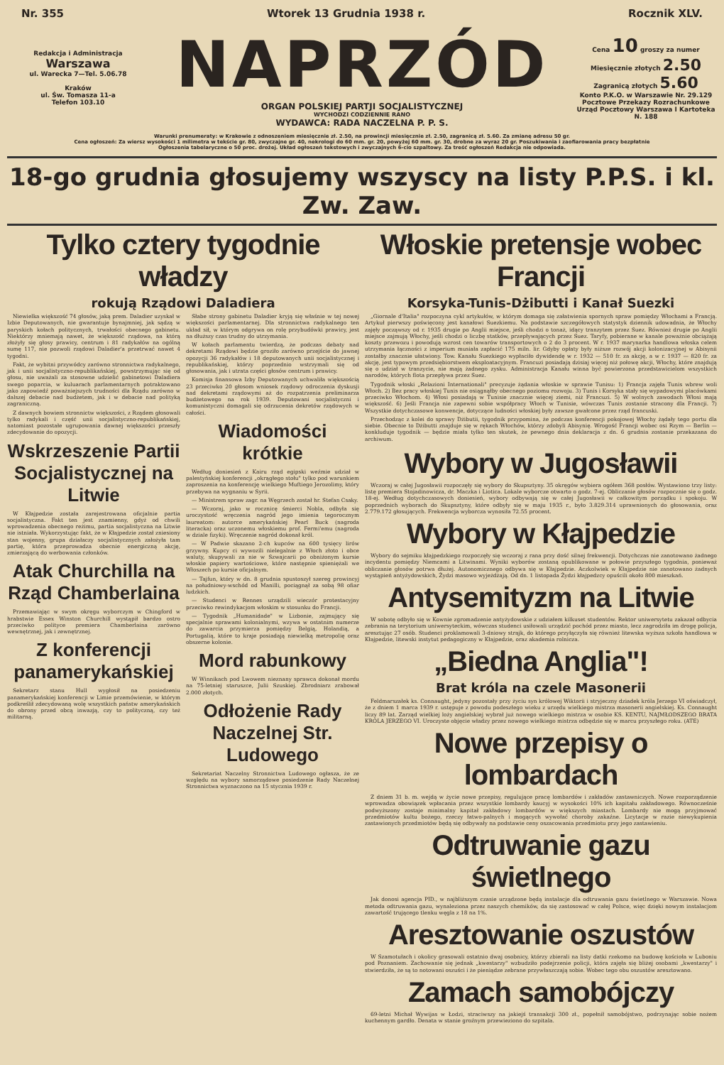Nr. 355 Wtorek 13 Grudnia 1938 r. Rocznik XLV.
Redakcja i Administracja
Warszawa
ul. Warecka 7—Tel. 5.06.78
Kraków
ul. Św. Tomasza 11-a
Telefon 103.10
NAPRZÓD
ORGAN POLSKIEJ PARTJI SOCJALISTYCZNEJ
WYCHODZI CODZIENNIE RANO
WYDAWCA: RADA NACZELNA P. P. S.
Cena 10 groszy za numer
Miesięcznie złotych 2.50
Zagranicą złotych 5.60
Konto P.K.O. w Warszawie Nr. 29.129
Pocztowe Przekazy Rozrachunkowe Urząd Pocztowy Warszawa I Kartoteka N. 188
Warunki prenumeraty: w Krakowie z odnoszeniem miesięcznie zł. 2.50, na prowincji miesięcznie zł. 2.50, zagranicą zł. 5.60. Za zmianę adresu 50 gr.
Cena ogłoszeń: Za wiersz wysokości 1 milimetra w tekście gr. 80, zwyczajne gr. 40, nekrologi do 60 mm. gr. 20, powyżej 60 mm. gr. 30, drobne za wyraz 20 gr. Poszukiwania i zaofiarowania pracy bezpłatnie
Ogłoszenia tabelaryczne o 50 proc. drożej. Układ ogłoszeń tekstowych i zwyczajnych 6-cio szpaltowy. Za treść ogłoszeń Redakcja nie odpowiada.
18-go grudnia głosujemy wszyscy na listy P.P.S. i kl. Zw. Zaw.
Tylko cztery tygodnie władzy
rokują Rządowi Daladiera
Niewielka większość 74 głosów, jaką prem. Daladier uzyskał w Izbie Deputowanych, nie gwarantuje bynajmniej, jak sądzą w paryskich kołach politycznych, trwałości obecnego gabinetu. Niektórzy mniemają nawet, że większość rządowa, na którą złożyły się głosy prawicy, centrum i 81 radykałów na ogólną sumę 117, nie pozwoli rządowi Daladier'a przetrwać nawet 4 tygodni.
Fakt, że wybitni przywódcy zarówno stronnictwa radykalnego, jak i unii socjalistyczno-republikańskiej, powstrzymując się od głosu, nie uważali za stosowne udzielić gabinetowi Daladiera swego poparcia, w kuluarach parlamentarnych potraktowano jako zapowiedź poważniejszych trudności dla Rządu zarówno w dalszej debacie nad budżetem, jak i w debacie nad polityką zagraniczną.
Z dawnych bowiem stronnictw większości, z Rządem głosowali tylko radykali i część unii socjalistyczno-republikańskiej, natomiast pozostałe ugrupowania dawnej większości przeszły zdecydowanie do opozycji.
Wskrzeszenie Partii Socjalistycznej na Litwie
W Kłajpedzie została zarejestrowana oficjalnie partia socjalistyczna. Fakt ten jest znamienny, gdyż od chwili wprowadzenia obecnego reżimu, partia socjalistyczna na Litwie nie istniała. Wykorzystując fakt, że w Kłajpedzie został zniesiony stan wojenny, grupa działaczy socjalistycznych założyła tam partię, która przeprowadza obecnie energiczną akcję, zmierzającą do werbowania członków.
Atak Churchilla na Rząd Chamberlaina
Przemawiając w swym okręgu wyborczym w Chingford w hrabstwie Essex Winston Churchill wystąpił bardzo ostro przeciwko polityce premiera Chamberlaina zarówno wewnętrznej, jak i zewnętrznej.
Z konferencji panamerykańskiej
Sekretarz stanu Hull wygłosił na posiedzeniu panamerykańskiej konferencji w Limie przemówienie, w którym podkreślił zdecydowaną wolę wszystkich państw amerykańskich do obrony przed obcą inwazją, czy to polityczną, czy też militarną.
Słabe strony gabinetu Daladier kryją się właśnie w tej nowej większości parlamentarnej. Dla stronnictwa radykalnego ten układ sił, w którym odgrywa on rolę przybudówki prawicy, jest na dłuższy czas trudny do utrzymania.
W kołach parlamentu twierdzą, że podczas debaty nad dekretami Rządowi będzie groziło zarówno przejście do jawnej opozycji 36 radykałów i 18 deputowanych unii socjalistycznej i republikańskiej, którzy poprzednio wstrzymali się od głosowania, jak i utrata części głosów centrum i prawicy.
Komisja finansowa Izby Deputowanych uchwaliła większością 23 przeciwko 20 głosom wniosek rządowy odroczenia dyskusji nad dekretami rządowymi aż do rozpatrzenia preliminarza budżetowego na rok 1939. Deputowani socjalistyczni i komunistyczni domagali się odrzucenia dekretów rządowych w całości.
Wiadomości krótkie
Według doniesień z Kairu rząd egipski weźmie udział w palestyńskiej konferencji „okrągłego stołu" tylko pod warunkiem zaproszenia na konferencję wielkiego Muftiego Jerozolimy, który przebywa na wygnaniu w Syrii.
— Ministrem spraw zagr. na Węgrzech został hr. Stefan Csaky.
— Wczoraj, jako w rocznicę śmierci Nobla, odbyła się uroczystość wręczenia nagród jego imienia tegorocznym laureatom: autorce amerykańskiej Pearl Buck (nagroda literacka) oraz uczonemu włoskiemu prof. Fermi'emu (nagroda w dziale fizyki). Wręczenie nagród dokonał król.
— W Padwie skazano 2-ch kupców na 600 tysięcy lirów grzywny. Kupcy ci wywozili nielegalnie z Włoch złoto i obce waluty, skupywali za nie w Szwajcarii po obniżonym kursie włoskie papiery wartościowe, które następnie spieniężali we Włoszech po kursie oficjalnym.
— Tajfun, który w dn. 8 grudnia spustoszył szereg prowincyj na południowy-wschód od Manilli, pociągnął za sobą 98 ofiar ludzkich.
— Studenci w Rennes urządzili wieczór protestacyjny przeciwko rewindykacjom włoskim w stosunku do Francji.
— Tygodnik „Humanidade" w Lizbonie, zajmujący się specjalnie sprawami kolonialnymi, wzywa w ostatnim numerze do zawarcia przymierza pomiędzy Belgią, Holandią, a Portugalią, które to kraje posiadają niewielką metropolię oraz obszerne kolonie.
Mord rabunkowy
W Winnikach pod Lwowem nieznany sprawca dokonał mordu na 75-letniej staruszce, Julii Szuskiej. Zbrodniarz zrabował 2.000 złotych.
Odłożenie Rady Naczelnej Str. Ludowego
Sekretariat Naczelny Stronnictwa Ludowego ogłasza, że ze względu na wybory samorządowe posiedzenie Rady Naczelnej Stronnictwa wyznaczono na 15 stycznia 1939 r.
Włoskie pretensje wobec Francji
Korsyka-Tunis-Dżibutti i Kanał Suezki
„Giornale d'Italia" rozpoczyna cykl artykułów, w którym domaga się załatwienia spornych spraw pomiędzy Włochami a Francją. Artykuł pierwszy poświęcony jest kanałowi Suezkiemu. Na podstawie szczegółowych statystyk dziennik udowadnia, że Włochy zajęły począwszy od r. 1935 drugie po Anglii miejsce, jeśli chodzi o tonaż, idący tranzytem przez Suez. Również drugie po Anglii miejsce zajmują Włochy, jeśli chodzi o liczbę statków, przepływających przez Suez. Taryfy, pobierane w kanale poważnie obciążają koszty przewozu i powodują wzrost cen towarów transportowych o 2 do 3 procent. W r. 1937 marynarka handlowa włoska celem utrzymania łączności z imperium musiała zapłacić 175 miln. lir. Gdyby opłaty były niższe rozwój akcji kolonizacyjnej w Abisynii zostałby znacznie ułatwiony. Tow. Kanału Suezkiego wypłaciło dywidendę w r. 1932 — 510 fr. za akcję, a w r. 1937 — 820 fr. za akcję, jest typowym przedsiębiorstwem eksploatacyjnym. Francuzi posiadają dzisiaj więcej niż połowę akcji, Włochy, które znajdują się o udział w tranzycie, nie mają żadnego zysku. Administracja Kanału winna być powierzona przedstawicielom wszystkich narodów, których flota przepływa przez Suez.
Tygodnik włoski „Relazioni Internationali" precyzuje żądania włoskie w sprawie Tunisu: 1) Francja zajęła Tunis wbrew woli Włoch. 2) Bez pracy włoskiej Tunis nie osiągnąłby obecnego poziomu rozwoju. 3) Tunis i Korsyka stały się wypadowymi placówkami przeciwko Włochom. 4) Włosi posiadają w Tunisie znacznie więcej ziemi, niż Francuzi. 5) W wolnych zawodach Włosi mają większość. 6) Jeśli Francja nie zapewni sobie współpracy Włoch w Tunisie, wówczas Tunis zostanie stracony dla Francji. 7) Wszystkie dotychczasowe konwencje, dotyczące ludności włoskiej były zawsze gwałcone przez rząd francuski.
Przechodząc z kolei do sprawy Dżibutii, tygodnik przypomina, że podczas konferencji pokojowej Włochy żądały tego portu dla siebie. Obecnie to Dżibutti znajduje się w rękach Włochów, którzy zdobyli Abisynię. Wrogość Francji wobec osi Rzym — Berlin — konkluduje tygodnik — będzie miała tylko ten skutek, że pewnego dnia deklaracja z dn. 6 grudnia zostanie przekazana do archiwum.
Wybory w Jugosławii
Wczoraj w całej Jugosławii rozpoczęły się wybory do Skupsztyny. 35 okręgów wybiera ogółem 368 posłów. Wystawiono trzy listy: listę premiera Stojadinowicza, dr. Maczka i Liotica. Lokale wyborcze otwarto o godz. 7-ej. Obliczanie głosów rozpocznie się o godz. 18-ej. Według dotychczasowych doniesień, wybory odbywają się w całej Jugosławii w całkowitym porządku i spokoju. W poprzednich wyborach do Skupsztyny, które odbyły się w maju 1935 r., było 3.829.314 uprawnionych do głosowania, oraz 2.779.172 głosujących. Frekwencja wyborcza wynosiła 72.55 procent.
Wybory w Kłajpedzie
Wybory do sejmiku kłajpedzkiego rozpoczęły się wczoraj z rana przy dość silnej frekwencji. Dotychczas nie zanotowano żadnego incydentu pomiędzy Niemcami a Litwinami. Wyniki wyborów zostaną opublikowane w połowie przyszłego tygodnia, ponieważ obliczanie głosów potrwa dłużej. Autonomicznego odbywa się w Kłajpedzie. Aczkolwiek w Kłajpedzie nie zanotowano żadnych wystąpień antyżydowskich, Żydzi masowo wyjeżdżają. Od dn. 1 listopada Żydzi kłajpedzcy opuścili około 800 mieszkań.
Antysemityzm na Litwie
W sobotę odbyło się w Kownie zgromadzenie antyżydowskie z udziałem kilkuset studentów. Rektor uniwersytetu zakazał odbycia zebrania na terytorium uniwersyteckim, wówczas studenci usiłowali urządzić pochód przez miasto, lecz zagrodziła im drogę policja, aresztując 27 osób. Studenci proklamowali 3-dniowy strajk, do którego przyłączyła się również litewska wyższa szkoła handlowa w Kłajpedzie, litewski instytut pedagogiczny w Kłajpedzie, oraz akademia rolnicza.
„Biedna Anglia"!
Brat króla na czele Masonerii
Feldmarszałek ks. Connaught, jedyny pozostały przy życiu syn królowej Wiktorii i stryjeczny dziadek króla Jerzego VI oświadczył, że z dniem 1 marca 1939 r. ustępuje z powodu podeszłego wieku z urzędu wielkiego mistrza masonerii angielskiej. Ks. Connaught liczy 89 lat. Zarząd wielkiej loży angielskiej wybrał już nowego wielkiego mistrza w osobie KS. KENTU, NAJMŁODSZEGO BRATA KRÓLA JERZEGO VI. Uroczyste objęcie władzy przez nowego wielkiego mistrza odbędzie się w marcu przyszłego roku. (ATE)
Nowe przepisy o lombardach
Z dniem 31 b. m. wejdą w życie nowe przepisy, regulujące pracę lombardów i zakładów zastawniczych. Nowe rozporządzenie wprowadza obowiązek wpłacania przez wszystkie lombardy kaucyj w wysokości 10% ich kapitału zakładowego. Równocześnie podwyższony zostaje minimalny kapitał zakładowy lombardów w większych miastach. Lombardy nie mogą przyjmować przedmiotów kultu bożego, rzeczy łatwo-palnych i mogących wywołać choroby zakaźne. Licytacje w razie niewykupienia zastawionych przedmiotów będą się odbywały na podstawie ceny oszacowania przedmiotu przy jego zastawieniu.
Odtruwanie gazu świetlnego
Jak donosi agencja PID., w najbliższym czasie urządzone będą instalacje dla odtruwania gazu świetlnego w Warszawie. Nowa metoda odtruwania gazu, wynaleziona przez naszych chemików, da się zastosować w całej Polsce, więc dzięki nowym instalacjom zawartość trującego tlenku węgla z 18 na 1%.
Aresztowanie oszustów
W Szamotułach i okolicy grasowali ostatnio dwaj osobnicy, którzy zbierali na listy datki rzekomo na budowę kościoła w Luboniu pod Poznaniem. Zachowanie się jednak „kwestarzy" wzbudziło podejrzenie policji, która zajęła się bliżej osobami „kwestarzy" i stwierdziła, że są to notowani oszuści i że pieniądze zebrane przywłaszczają sobie. Wobec tego obu oszustów aresztowano.
Zamach samobójczy
69-letni Michał Wywijas w Łodzi, straciwszy na jakiejś transakcji 300 zł., popełnił samobójstwo, podrzynając sobie nożem kuchennym gardło. Denata w stanie groźnym przewieziono do szpitala.